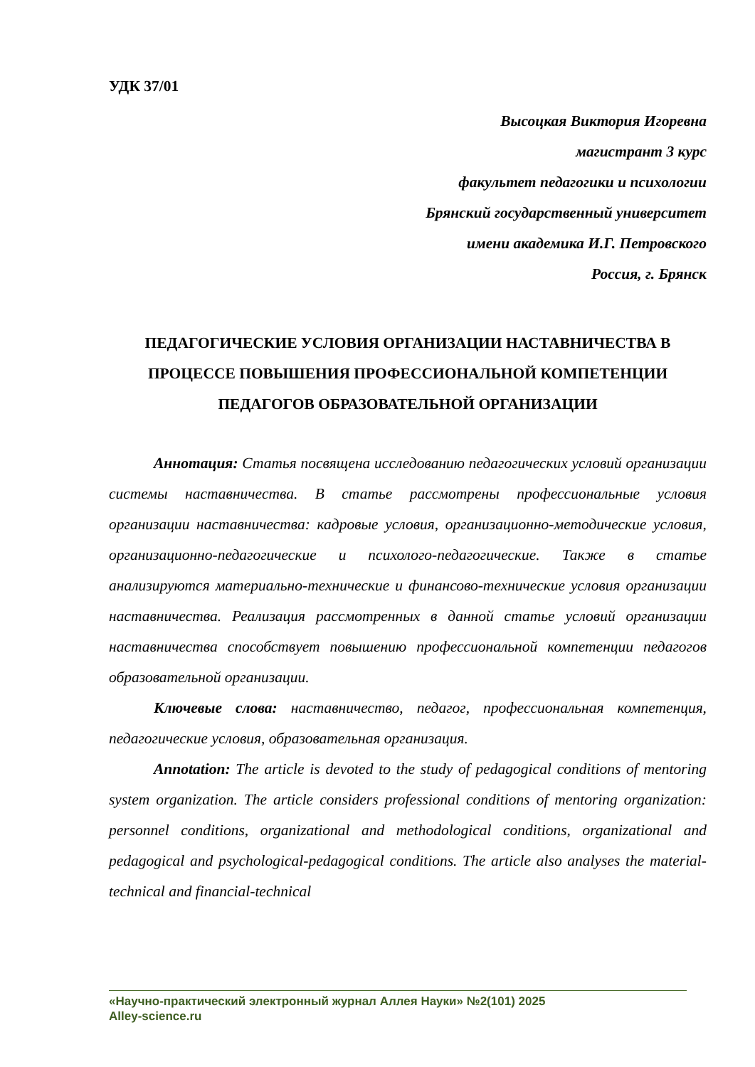УДК 37/01
Высоцкая Виктория Игоревна
магистрант 3 курс
факультет педагогики и психологии
Брянский государственный университет
имени академика И.Г. Петровского
Россия, г. Брянск
ПЕДАГОГИЧЕСКИЕ УСЛОВИЯ ОРГАНИЗАЦИИ НАСТАВНИЧЕСТВА В ПРОЦЕССЕ ПОВЫШЕНИЯ ПРОФЕССИОНАЛЬНОЙ КОМПЕТЕНЦИИ ПЕДАГОГОВ ОБРАЗОВАТЕЛЬНОЙ ОРГАНИЗАЦИИ
Аннотация: Статья посвящена исследованию педагогических условий организации системы наставничества. В статье рассмотрены профессиональные условия организации наставничества: кадровые условия, организационно-методические условия, организационно-педагогические и психолого-педагогические. Также в статье анализируются материально-технические и финансово-технические условия организации наставничества. Реализация рассмотренных в данной статье условий организации наставничества способствует повышению профессиональной компетенции педагогов образовательной организации.
Ключевые слова: наставничество, педагог, профессиональная компетенция, педагогические условия, образовательная организация.
Annotation: The article is devoted to the study of pedagogical conditions of mentoring system organization. The article considers professional conditions of mentoring organization: personnel conditions, organizational and methodological conditions, organizational and pedagogical and psychological-pedagogical conditions. The article also analyses the material-technical and financial-technical
«Научно-практический электронный журнал Аллея Науки» №2(101) 2025
Alley-science.ru